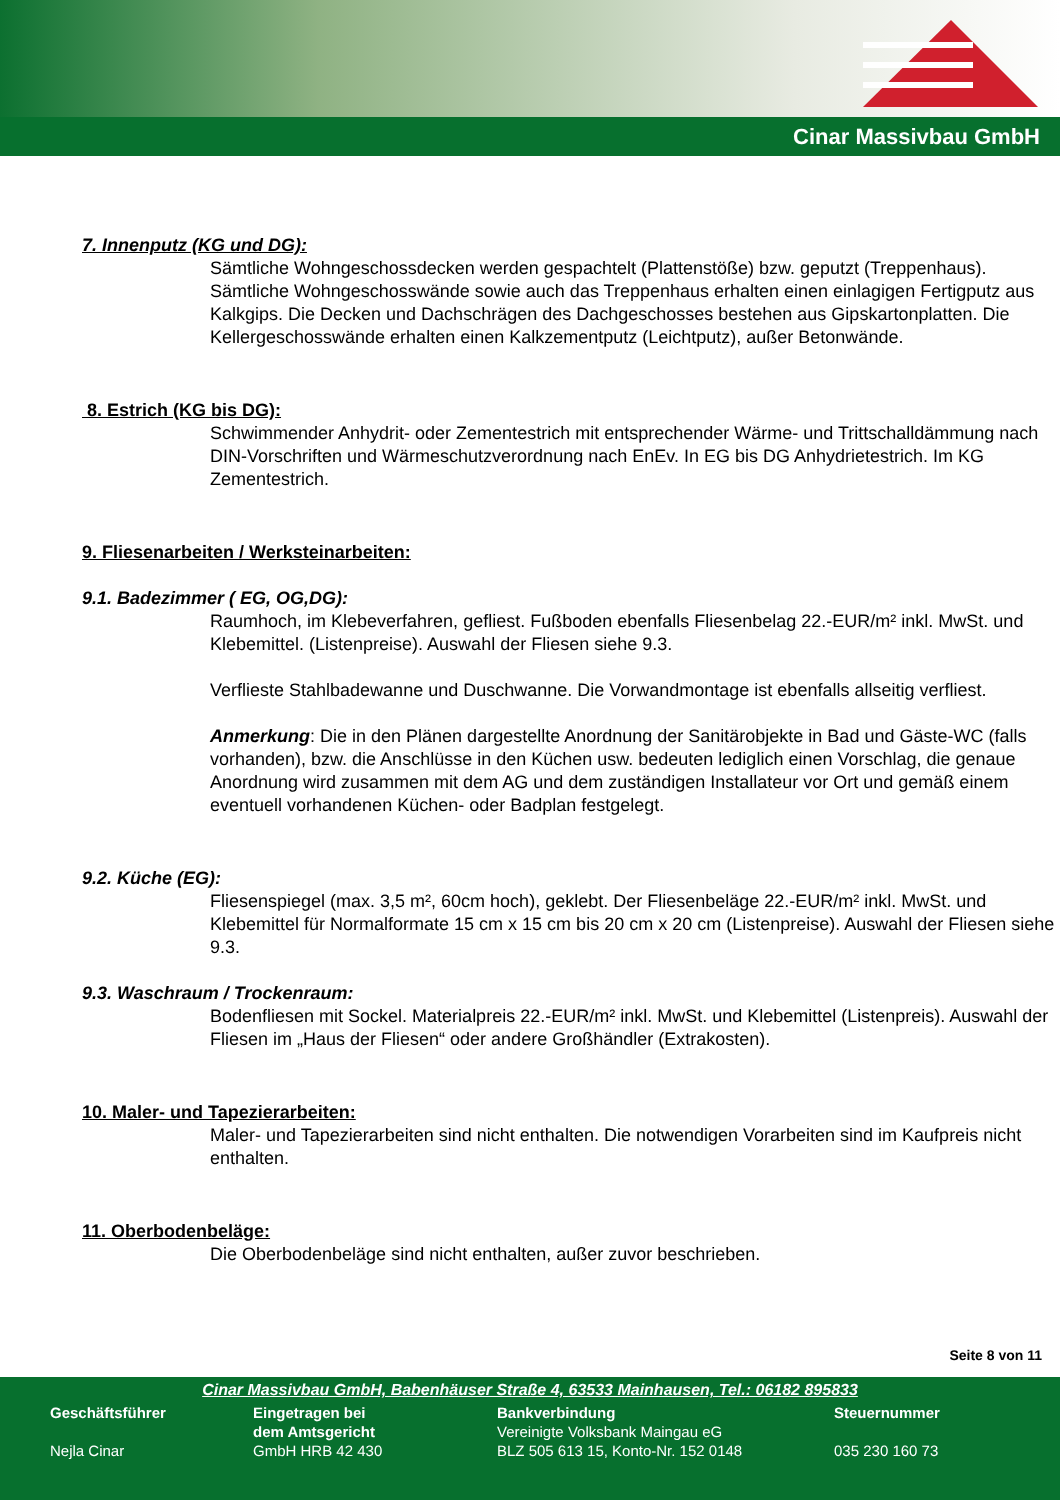Cinar Massivbau GmbH
7. Innenputz (KG und DG):
Sämtliche Wohngeschossdecken werden gespachtelt (Plattenstöße) bzw. geputzt (Treppenhaus). Sämtliche Wohngeschosswände sowie auch das Treppenhaus erhalten einen einlagigen Fertigputz aus Kalkgips. Die Decken und Dachschrägen des Dachgeschosses bestehen aus Gipskartonplatten. Die Kellergeschosswände erhalten einen Kalkzementputz (Leichtputz), außer Betonwände.
8. Estrich (KG bis DG):
Schwimmender Anhydrit- oder Zementestrich mit entsprechender Wärme- und Trittschalldämmung nach DIN-Vorschriften und Wärmeschutzverordnung nach EnEv. In EG bis DG Anhydrietestrich. Im KG Zementestrich.
9. Fliesenarbeiten / Werksteinarbeiten:
9.1. Badezimmer ( EG, OG,DG):
Raumhoch, im Klebeverfahren, gefliest. Fußboden ebenfalls Fliesenbelag 22.-EUR/m² inkl. MwSt. und Klebemittel. (Listenpreise). Auswahl der Fliesen siehe 9.3.
Verflieste Stahlbadewanne und Duschwanne. Die Vorwandmontage ist ebenfalls allseitig verfliest.
Anmerkung: Die in den Plänen dargestellte Anordnung der Sanitärobjekte in Bad und Gäste-WC (falls vorhanden), bzw. die Anschlüsse in den Küchen usw. bedeuten lediglich einen Vorschlag, die genaue Anordnung wird zusammen mit dem AG und dem zuständigen Installateur vor Ort und gemäß einem eventuell vorhandenen Küchen- oder Badplan festgelegt.
9.2. Küche (EG):
Fliesenspiegel (max. 3,5 m², 60cm hoch), geklebt. Der Fliesenbeläge 22.-EUR/m² inkl. MwSt. und Klebemittel für Normalformate 15 cm x 15 cm bis 20 cm x 20 cm (Listenpreise). Auswahl der Fliesen siehe 9.3.
9.3. Waschraum / Trockenraum:
Bodenfliesen mit Sockel. Materialpreis 22.-EUR/m² inkl. MwSt. und Klebemittel (Listenpreis). Auswahl der Fliesen im „Haus der Fliesen“ oder andere Großhändler (Extrakosten).
10. Maler- und Tapezierarbeiten:
Maler- und Tapezierarbeiten sind nicht enthalten. Die notwendigen Vorarbeiten sind im Kaufpreis nicht enthalten.
11. Oberbodenbeläge:
Die Oberbodenbeläge sind nicht enthalten, außer zuvor beschrieben.
Seite 8 von 11
Cinar Massivbau GmbH, Babenhäuser Straße 4, 63533 Mainhausen, Tel.: 06182 895833
Geschäftsführer
Nejla Cinar
Eingetragen bei
dem Amtsgericht
GmbH HRB 42 430
Bankverbindung
Vereinigte Volksbank Maingau eG
BLZ 505 613 15, Konto-Nr. 152 0148
Steuernummer
035 230 160 73